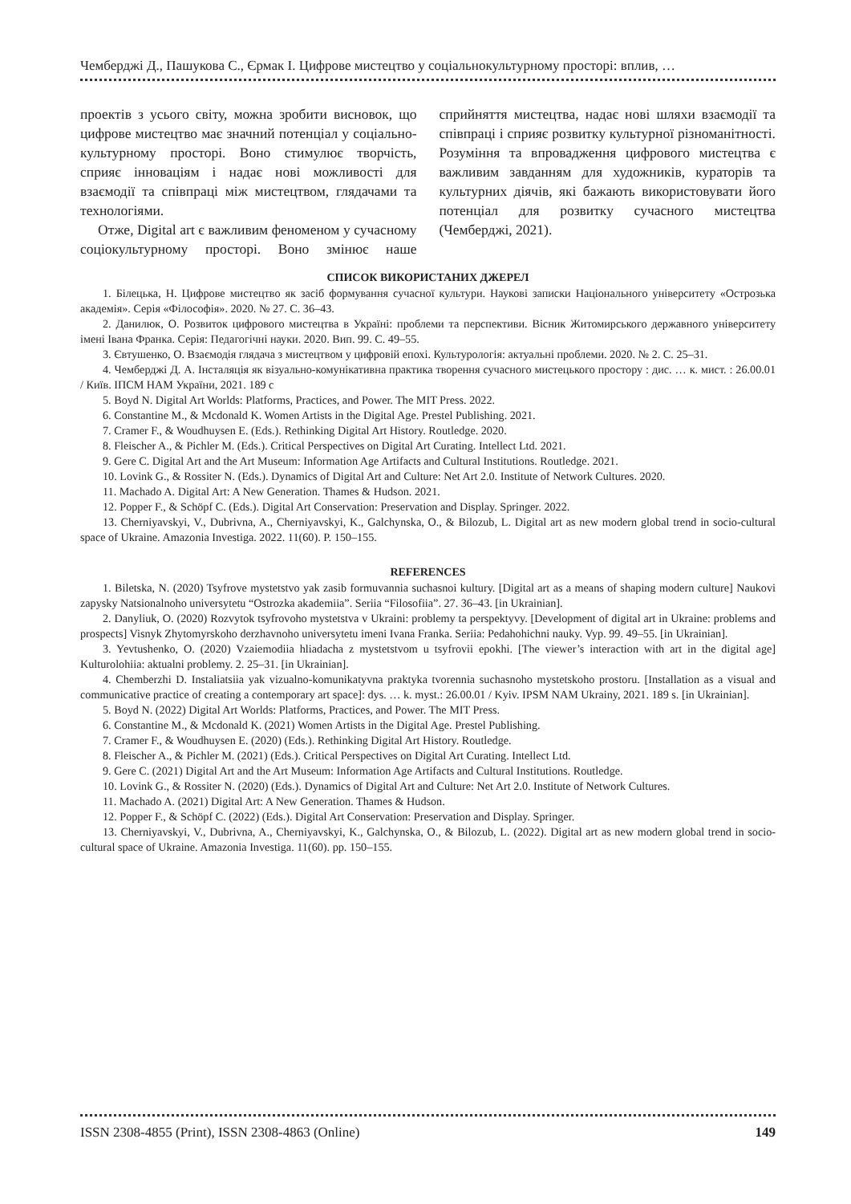Чемберджі Д., Пашукова С., Єрмак І. Цифрове мистецтво у соціальнокультурному просторі: вплив, …
проектів з усього світу, можна зробити висновок, що цифрове мистецтво має значний потенціал у соціально-культурному просторі. Воно стимулює творчість, сприяє інноваціям і надає нові можливості для взаємодії та співпраці між мистецтвом, глядачами та технологіями.
Отже, Digital art є важливим феноменом у сучасному соціокультурному просторі. Воно змінює наше сприйняття мистецтва, надає нові шляхи взаємодії та співпраці і сприяє розвитку культурної різноманітності. Розуміння та впровадження цифрового мистецтва є важливим завданням для художників, кураторів та культурних діячів, які бажають використовувати його потенціал для розвитку сучасного мистецтва (Чемберджі, 2021).
СПИСОК ВИКОРИСТАНИХ ДЖЕРЕЛ
1. Білецька, Н. Цифрове мистецтво як засіб формування сучасної культури. Наукові записки Національного університету «Острозька академія». Серія «Філософія». 2020. № 27. С. 36–43.
2. Данилюк, О. Розвиток цифрового мистецтва в Україні: проблеми та перспективи. Вісник Житомирського державного університету імені Івана Франка. Серія: Педагогічні науки. 2020. Вип. 99. С. 49–55.
3. Євтушенко, О. Взаємодія глядача з мистецтвом у цифровій епохі. Культурологія: актуальні проблеми. 2020. № 2. С. 25–31.
4. Чемберджі Д. А. Інсталяція як візуально-комунікативна практика творення сучасного мистецького простору : дис. … к. мист. : 26.00.01 / Київ. ІПСМ НАМ України, 2021. 189 с
5. Boyd N. Digital Art Worlds: Platforms, Practices, and Power. The MIT Press. 2022.
6. Constantine M., & Mcdonald K. Women Artists in the Digital Age. Prestel Publishing. 2021.
7. Cramer F., & Woudhuysen E. (Eds.). Rethinking Digital Art History. Routledge. 2020.
8. Fleischer A., & Pichler M. (Eds.). Critical Perspectives on Digital Art Curating. Intellect Ltd. 2021.
9. Gere C. Digital Art and the Art Museum: Information Age Artifacts and Cultural Institutions. Routledge. 2021.
10. Lovink G., & Rossiter N. (Eds.). Dynamics of Digital Art and Culture: Net Art 2.0. Institute of Network Cultures. 2020.
11. Machado A. Digital Art: A New Generation. Thames & Hudson. 2021.
12. Popper F., & Schöpf C. (Eds.). Digital Art Conservation: Preservation and Display. Springer. 2022.
13. Cherniyavskyi, V., Dubrivna, A., Cherniyavskyi, K., Galchynska, O., & Bilozub, L. Digital art as new modern global trend in socio-cultural space of Ukraine. Amazonia Investiga. 2022. 11(60). P. 150–155.
REFERENCES
1. Biletska, N. (2020) Tsyfrove mystetstvo yak zasib formuvannia suchasnoi kultury. [Digital art as a means of shaping modern culture] Naukovi zapysky Natsionalnoho universytetu “Ostrozka akademiia”. Seriia “Filosofiia”. 27. 36–43. [in Ukrainian].
2. Danyliuk, O. (2020) Rozvytok tsyfrovoho mystetstva v Ukraini: problemy ta perspektyvy. [Development of digital art in Ukraine: problems and prospects] Visnyk Zhytomyrskoho derzhavnoho universytetu imeni Ivana Franka. Seriia: Pedahohichni nauky. Vyp. 99. 49–55. [in Ukrainian].
3. Yevtushenko, O. (2020) Vzaiemodiia hliadacha z mystetstvom u tsyfrovii epokhi. [The viewer’s interaction with art in the digital age] Kulturolohiia: aktualni problemy. 2. 25–31. [in Ukrainian].
4. Chemberzhi D. Instaliatsiia yak vizualno-komunikatyvna praktyka tvorennia suchasnoho mystetskoho prostoru. [Installation as a visual and communicative practice of creating a contemporary art space]: dys. … k. myst.: 26.00.01 / Kyiv. IPSM NAM Ukrainy, 2021. 189 s. [in Ukrainian].
5. Boyd N. (2022) Digital Art Worlds: Platforms, Practices, and Power. The MIT Press.
6. Constantine M., & Mcdonald K. (2021) Women Artists in the Digital Age. Prestel Publishing.
7. Cramer F., & Woudhuysen E. (2020) (Eds.). Rethinking Digital Art History. Routledge.
8. Fleischer A., & Pichler M. (2021) (Eds.). Critical Perspectives on Digital Art Curating. Intellect Ltd.
9. Gere C. (2021) Digital Art and the Art Museum: Information Age Artifacts and Cultural Institutions. Routledge.
10. Lovink G., & Rossiter N. (2020) (Eds.). Dynamics of Digital Art and Culture: Net Art 2.0. Institute of Network Cultures.
11. Machado A. (2021) Digital Art: A New Generation. Thames & Hudson.
12. Popper F., & Schöpf C. (2022) (Eds.). Digital Art Conservation: Preservation and Display. Springer.
13. Cherniyavskyi, V., Dubrivna, A., Cherniyavskyi, K., Galchynska, O., & Bilozub, L. (2022). Digital art as new modern global trend in socio-cultural space of Ukraine. Amazonia Investiga. 11(60). pp. 150–155.
ISSN 2308-4855 (Print), ISSN 2308-4863 (Online) 149